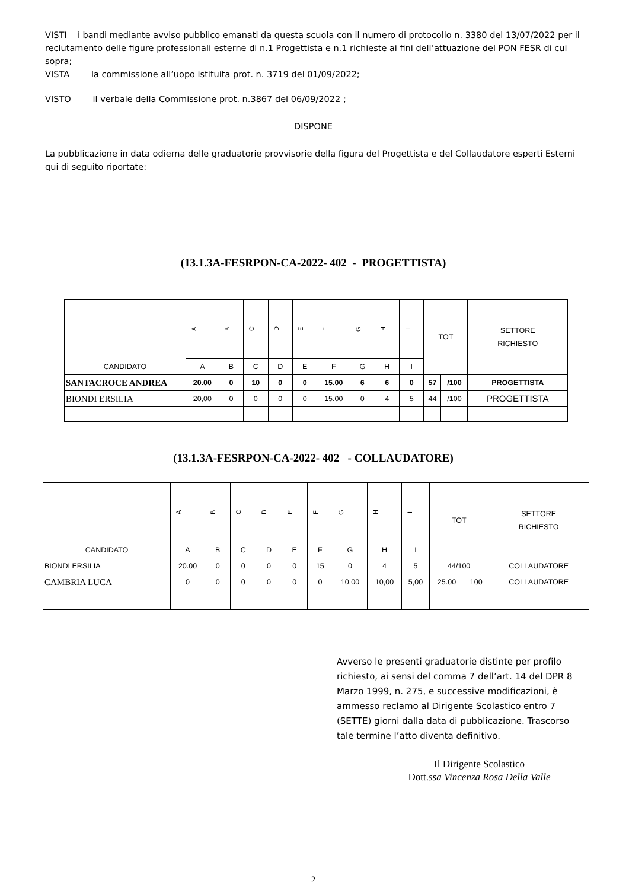VISTI i bandi mediante avviso pubblico emanati da questa scuola con il numero di protocollo n. 3380 del 13/07/2022 per il reclutamento delle figure professionali esterne di n.1 Progettista e n.1 richieste ai fini dell’attuazione del PON FESR di cui sopra;
VISTA la commissione all’uopo istituita prot. n. 3719 del 01/09/2022;
VISTO il verbale della Commissione prot. n.3867 del 06/09/2022 ;
DISPONE
La pubblicazione in data odierna delle graduatorie provvisorie della figura del Progettista e del Collaudatore esperti Esterni qui di seguito riportate:
(13.1.3A-FESRPON-CA-2022- 402 - PROGETTISTA)
| CANDIDATO | A | B | C | D | E | F | G | H | I | TOT | | SETTORE RICHIESTO |
| --- | --- | --- | --- | --- | --- | --- | --- | --- | --- | --- | --- | --- |
| | A | B | C | D | E | F | G | H | I | | | |
| SANTACROCE ANDREA | 20.00 | 0 | 10 | 0 | 0 | 15.00 | 6 | 6 | 0 | 57 | /100 | PROGETTISTA |
| BIONDI ERSILIA | 20,00 | 0 | 0 | 0 | 0 | 15.00 | 0 | 4 | 5 | 44 | /100 | PROGETTISTA |
(13.1.3A-FESRPON-CA-2022- 402 - COLLAUDATORE)
| CANDIDATO | A | B | C | D | E | F | G | H | I | TOT | | SETTORE RICHIESTO |
| --- | --- | --- | --- | --- | --- | --- | --- | --- | --- | --- | --- | --- |
| | A | B | C | D | E | F | G | H | I | | | |
| BIONDI ERSILIA | 20.00 | 0 | 0 | 0 | 0 | 15 | 0 | 4 | 5 | 44/100 | | COLLAUDATORE |
| CAMBRIA LUCA | 0 | 0 | 0 | 0 | 0 | 0 | 10.00 | 10,00 | 5,00 | 25.00 | 100 | COLLAUDATORE |
Avverso le presenti graduatorie distinte per profilo richiesto, ai sensi del comma 7 dell’art. 14 del DPR 8 Marzo 1999, n. 275, e successive modificazioni, è ammesso reclamo al Dirigente Scolastico entro 7 (SETTE) giorni dalla data di pubblicazione. Trascorso tale termine l’atto diventa definitivo.
Il Dirigente Scolastico
Dott.ssa Vincenza Rosa Della Valle
2